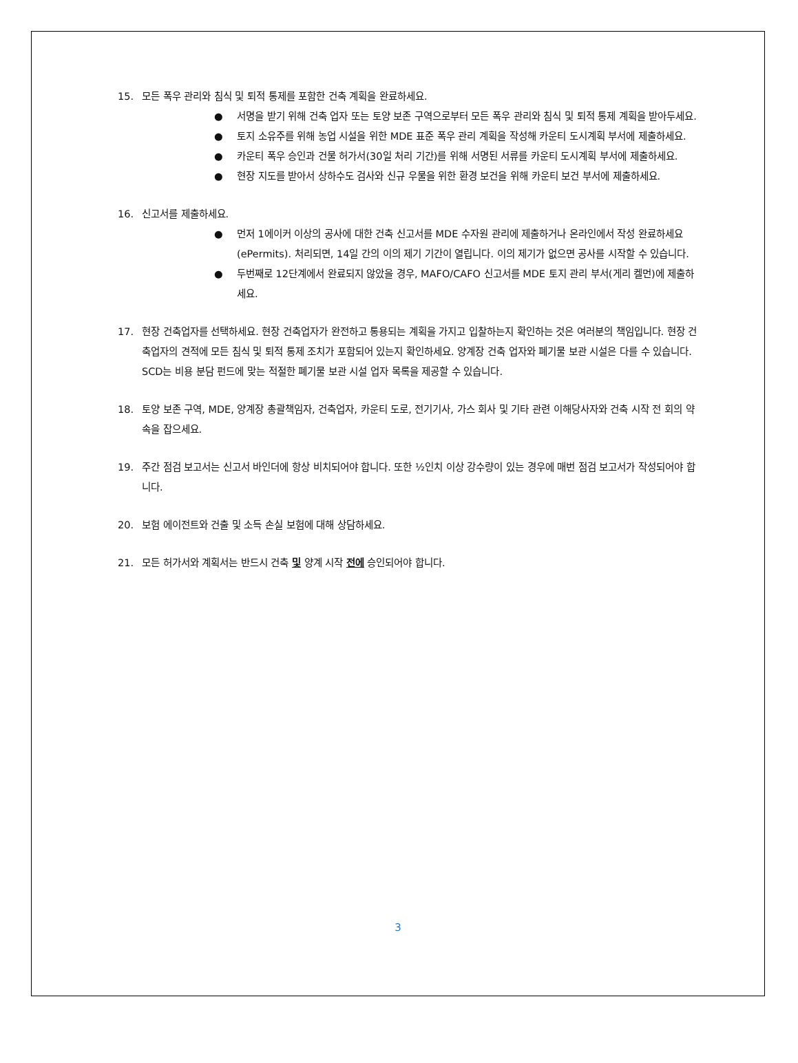15. 모든 폭우 관리와 침식 및 퇴적 통제를 포함한 건축 계획을 완료하세요.
● 서명을 받기 위해 건축 업자 또는 토양 보존 구역으로부터 모든 폭우 관리와 침식 및 퇴적 통제 계획을 받아두세요.
● 토지 소유주를 위해 농업 시설을 위한 MDE 표준 폭우 관리 계획을 작성해 카운티 도시계획 부서에 제출하세요.
● 카운티 폭우 승인과 건물 허가서(30일 처리 기간)를 위해 서명된 서류를 카운티 도시계획 부서에 제출하세요.
● 현장 지도를 받아서 상하수도 검사와 신규 우물을 위한 환경 보건을 위해 카운티 보건 부서에 제출하세요.
16. 신고서를 제출하세요.
● 먼저 1에이커 이상의 공사에 대한 건축 신고서를 MDE 수자원 관리에 제출하거나 온라인에서 작성 완료하세요(ePermits). 처리되면, 14일 간의 이의 제기 기간이 열립니다. 이의 제기가 없으면 공사를 시작할 수 있습니다.
● 두번째로 12단계에서 완료되지 않았을 경우, MAFO/CAFO 신고서를 MDE 토지 관리 부서(게리 켈먼)에 제출하세요.
17. 현장 건축업자를 선택하세요. 현장 건축업자가 완전하고 통용되는 계획을 가지고 입찰하는지 확인하는 것은 여러분의 책임입니다. 현장 건축업자의 견적에 모든 침식 및 퇴적 통제 조치가 포함되어 있는지 확인하세요. 양계장 건축 업자와 폐기물 보관 시설은 다를 수 있습니다. SCD는 비용 분담 펀드에 맞는 적절한 폐기물 보관 시설 업자 목록을 제공할 수 있습니다.
18. 토양 보존 구역, MDE, 양계장 총괄책임자, 건축업자, 카운티 도로, 전기기사, 가스 회사 및 기타 관련 이해당사자와 건축 시작 전 회의 약속을 잡으세요.
19. 주간 점검 보고서는 신고서 바인더에 항상 비치되어야 합니다. 또한 ½인치 이상 강수량이 있는 경우에 매번 점검 보고서가 작성되어야 합니다.
20. 보험 에이전트와 건출 및 소득 손실 보험에 대해 상담하세요.
21. 모든 허가서와 계획서는 반드시 건축 및 양계 시작 전에 승인되어야 합니다.
3